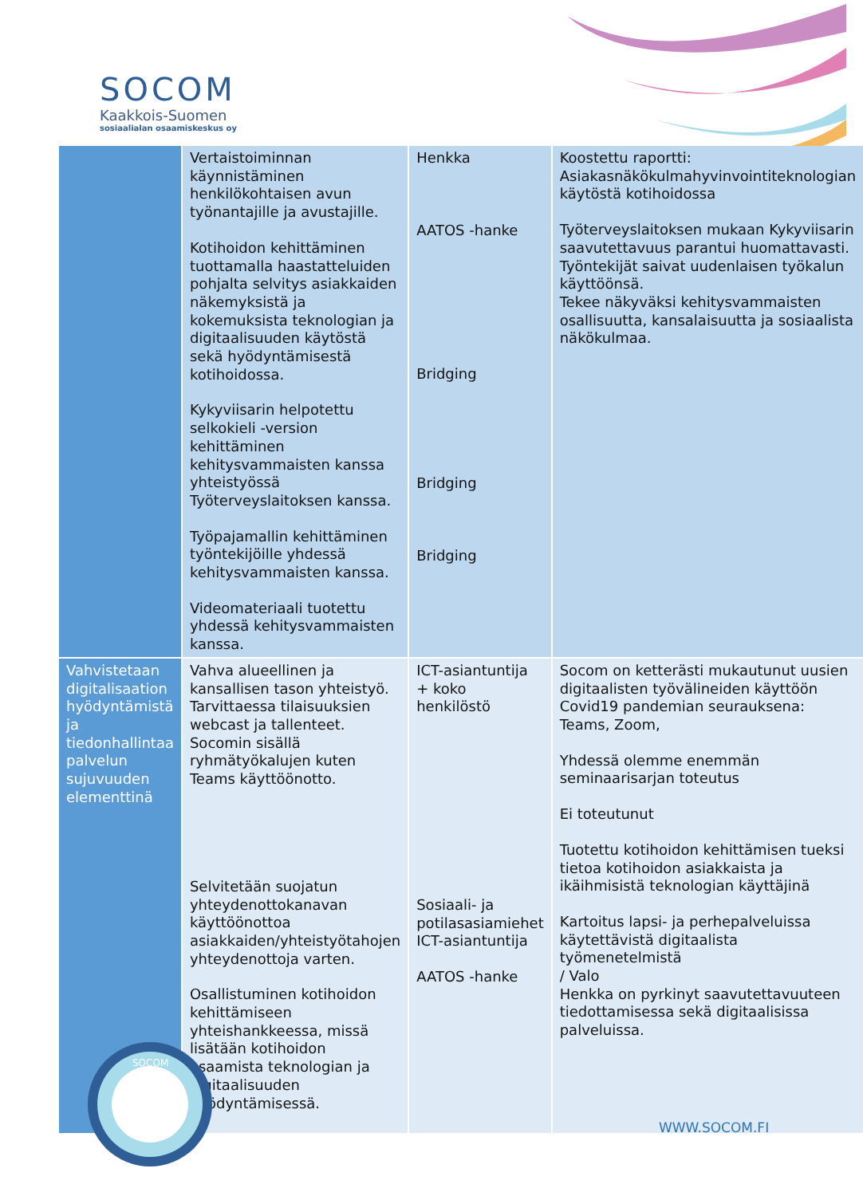SOCOM
Kaakkois-Suomen
sosiaalialan osaamiskeskus oy
| | Vertaistoiminnan käynnistäminen henkilökohtaisen avun työnantajille ja avustajille. Kotihoidon kehittäminen tuottamalla haastatteluiden pohjalta selvitys asiakkaiden näkemyksistä ja kokemuksista teknologian ja digitaalisuuden käytöstä sekä hyödyntämisestä kotihoidossa. Kykyviisarin helpotettu selkokieli -version kehittäminen kehitysvammaisten kanssa yhteistyössä Työterveyslaitoksen kanssa. Työpajamallin kehittäminen työntekijöille yhdessä kehitysvammaisten kanssa. Videomateriaali tuotettu yhdessä kehitysvammaisten kanssa. | Henkka AATOS -hanke Bridging Bridging Bridging | Koostettu raportti: Asiakasnäkökulmahyvinvointiteknologian käytöstä kotihoidossa Työterveyslaitoksen mukaan Kykyviisarin saavutettavuus parantui huomattavasti. Työntekijät saivat uudenlaisen työkalun käyttöönsä. Tekee näkyväksi kehitysvammaisten osallisuutta, kansalaisuutta ja sosiaalista näkökulmaa. |
| Vahvistetaan digitalisaation hyödyntämistä ja tiedonhallintaa palvelun sujuvuuden elementtinä | Vahva alueellinen ja kansallisen tason yhteistyö. Tarvittaessa tilaisuuksien webcast ja tallenteet. Socomin sisällä ryhmätyökalujen kuten Teams käyttöönotto. Selvitetään suojatun yhteydenottokanavan käyttöönottoa asiakkaiden/yhteistyötahojen yhteydenottoja varten. Osallistuminen kotihoidon kehittämiseen yhteishankkeessa, missä lisätään kotihoidon osaamista teknologian ja digitaalisuuden hyödyntämisessä. | ICT-asiantuntija + koko henkilöstö Sosiaali- ja potilasasiamiehet ICT-asiantuntija AATOS -hanke | Socom on ketterästi mukautunut uusien digitaalisten työvälineiden käyttöön Covid19 pandemian seurauksena: Teams, Zoom, Yhdessä olemme enemmän seminaarisarjan toteutus Ei toteutunut Tuotettu kotihoidon kehittämisen tueksi tietoa kotihoidon asiakkaista ja ikäihmisistä teknologian käyttäjinä Kartoitus lapsi- ja perhepalveluissa käytettävistä digitaalista työmenetelmistä / Valo Henkka on pyrkinyt saavutettavuuteen tiedottamisessa sekä digitaalisissa palveluissa. |
SOCOM
WWW.SOCOM.FI